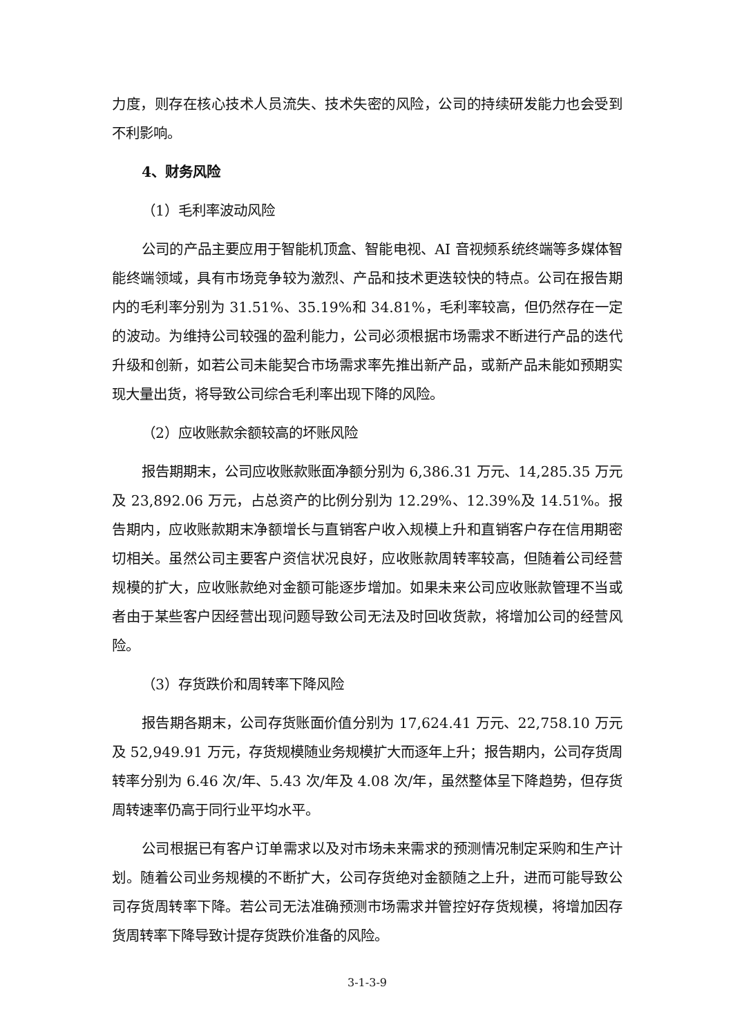力度，则存在核心技术人员流失、技术失密的风险，公司的持续研发能力也会受到不利影响。
4、财务风险
（1）毛利率波动风险
公司的产品主要应用于智能机顶盒、智能电视、AI 音视频系统终端等多媒体智能终端领域，具有市场竞争较为激烈、产品和技术更迭较快的特点。公司在报告期内的毛利率分别为 31.51%、35.19%和 34.81%，毛利率较高，但仍然存在一定的波动。为维持公司较强的盈利能力，公司必须根据市场需求不断进行产品的迭代升级和创新，如若公司未能契合市场需求率先推出新产品，或新产品未能如预期实现大量出货，将导致公司综合毛利率出现下降的风险。
（2）应收账款余额较高的坏账风险
报告期期末，公司应收账款账面净额分别为 6,386.31 万元、14,285.35 万元及 23,892.06 万元，占总资产的比例分别为 12.29%、12.39%及 14.51%。报告期内，应收账款期末净额增长与直销客户收入规模上升和直销客户存在信用期密切相关。虽然公司主要客户资信状况良好，应收账款周转率较高，但随着公司经营规模的扩大，应收账款绝对金额可能逐步增加。如果未来公司应收账款管理不当或者由于某些客户因经营出现问题导致公司无法及时回收货款，将增加公司的经营风险。
（3）存货跌价和周转率下降风险
报告期各期末，公司存货账面价值分别为 17,624.41 万元、22,758.10 万元及 52,949.91 万元，存货规模随业务规模扩大而逐年上升；报告期内，公司存货周转率分别为 6.46 次/年、5.43 次/年及 4.08 次/年，虽然整体呈下降趋势，但存货周转速率仍高于同行业平均水平。
公司根据已有客户订单需求以及对市场未来需求的预测情况制定采购和生产计划。随着公司业务规模的不断扩大，公司存货绝对金额随之上升，进而可能导致公司存货周转率下降。若公司无法准确预测市场需求并管控好存货规模，将增加因存货周转率下降导致计提存货跌价准备的风险。
3-1-3-9